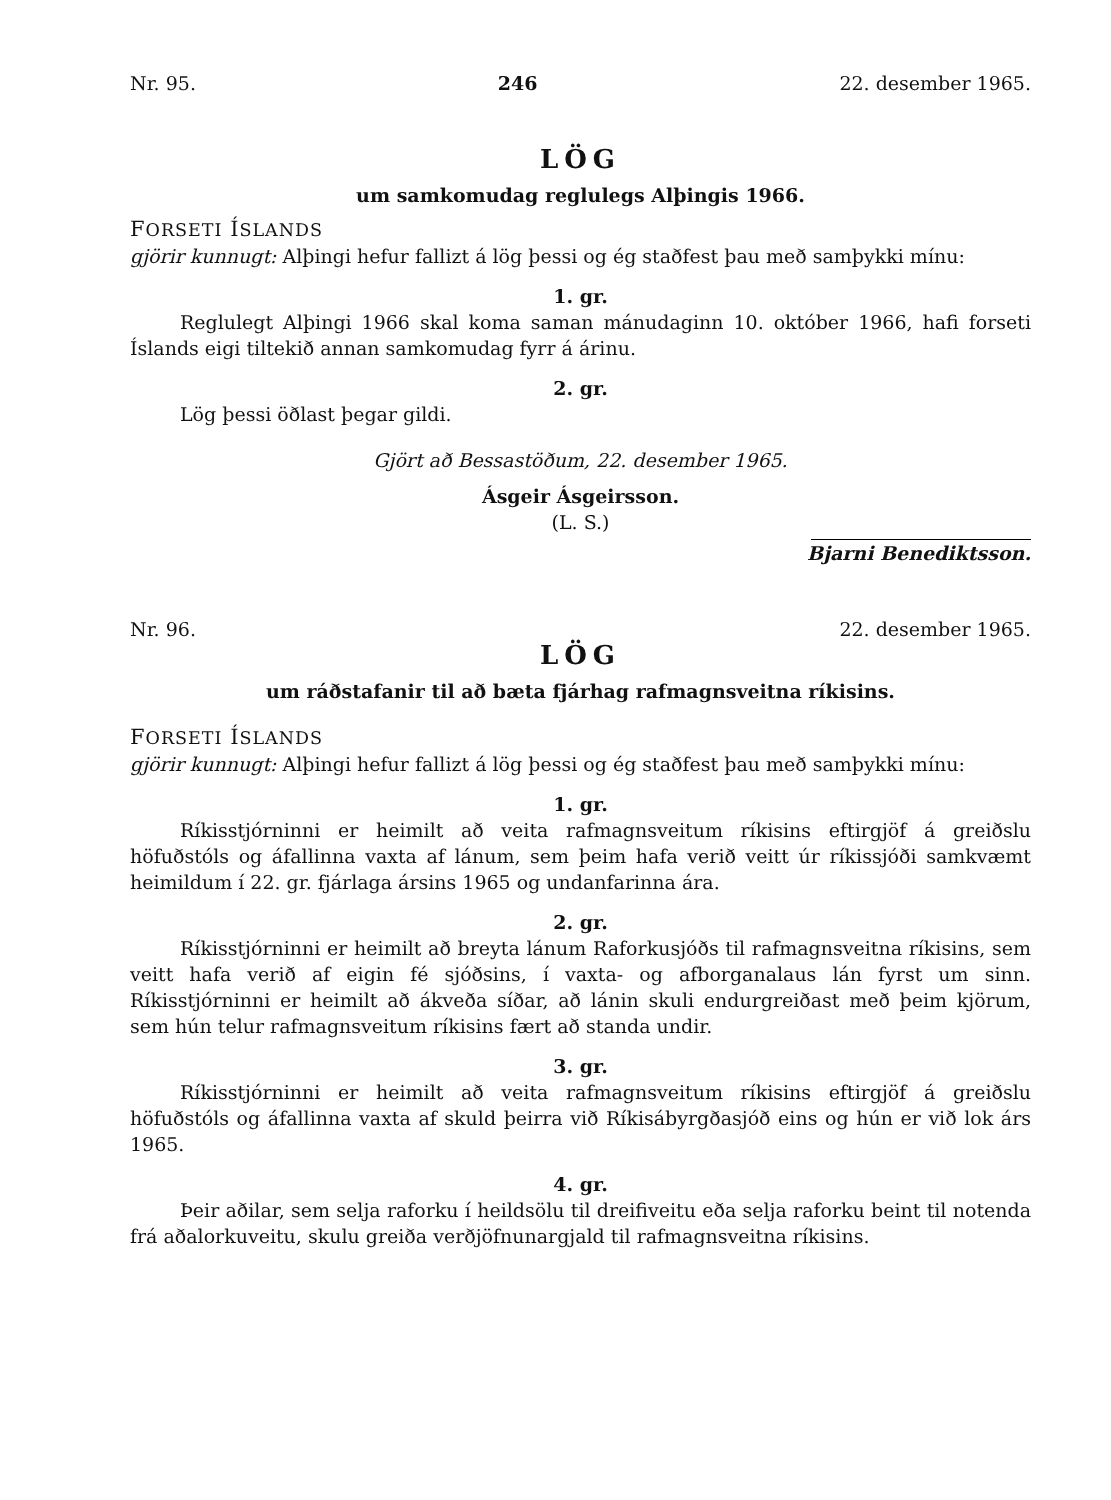Nr. 95. 246 22. desember 1965.
LÖG
um samkomudag reglulegs Alþingis 1966.
FORSETI ÍSLANDS
gjörir kunnugt: Alþingi hefur fallizt á lög þessi og ég staðfest þau með samþykki mínu:
1. gr.
Reglulegt Alþingi 1966 skal koma saman mánudaginn 10. október 1966, hafi forseti Íslands eigi tiltekið annan samkomudag fyrr á árinu.
2. gr.
Lög þessi öðlast þegar gildi.
Gjört að Bessastöðum, 22. desember 1965.
Ásgeir Ásgeirsson.
(L. S.)
Bjarni Benediktsson.
Nr. 96. 22. desember 1965.
LÖG
um ráðstafanir til að bæta fjárhag rafmagnsveitna ríkisins.
FORSETI ÍSLANDS
gjörir kunnugt: Alþingi hefur fallizt á lög þessi og ég staðfest þau með samþykki mínu:
1. gr.
Ríkisstjórninni er heimilt að veita rafmagnsveitum ríkisins eftirgjöf á greiðslu höfuðstóls og áfallinna vaxta af lánum, sem þeim hafa verið veitt úr ríkissjóði samkvæmt heimildum í 22. gr. fjárlaga ársins 1965 og undanfarinna ára.
2. gr.
Ríkisstjórninni er heimilt að breyta lánum Raforkusjóðs til rafmagnsveitna ríkisins, sem veitt hafa verið af eigin fé sjóðsins, í vaxta- og afborganalaus lán fyrst um sinn. Ríkisstjórninni er heimilt að ákveða síðar, að lánin skuli endurgreiðast með þeim kjörum, sem hún telur rafmagnsveitum ríkisins fært að standa undir.
3. gr.
Ríkisstjórninni er heimilt að veita rafmagnsveitum ríkisins eftirgjöf á greiðslu höfuðstóls og áfallinna vaxta af skuld þeirra við Ríkisábyrgðasjóð eins og hún er við lok árs 1965.
4. gr.
Þeir aðilar, sem selja raforku í heildsölu til dreifiveitu eða selja raforku beint til notenda frá aðalorkuveitu, skulu greiða verðjöfnunargjald til rafmagnsveitna ríkisins.